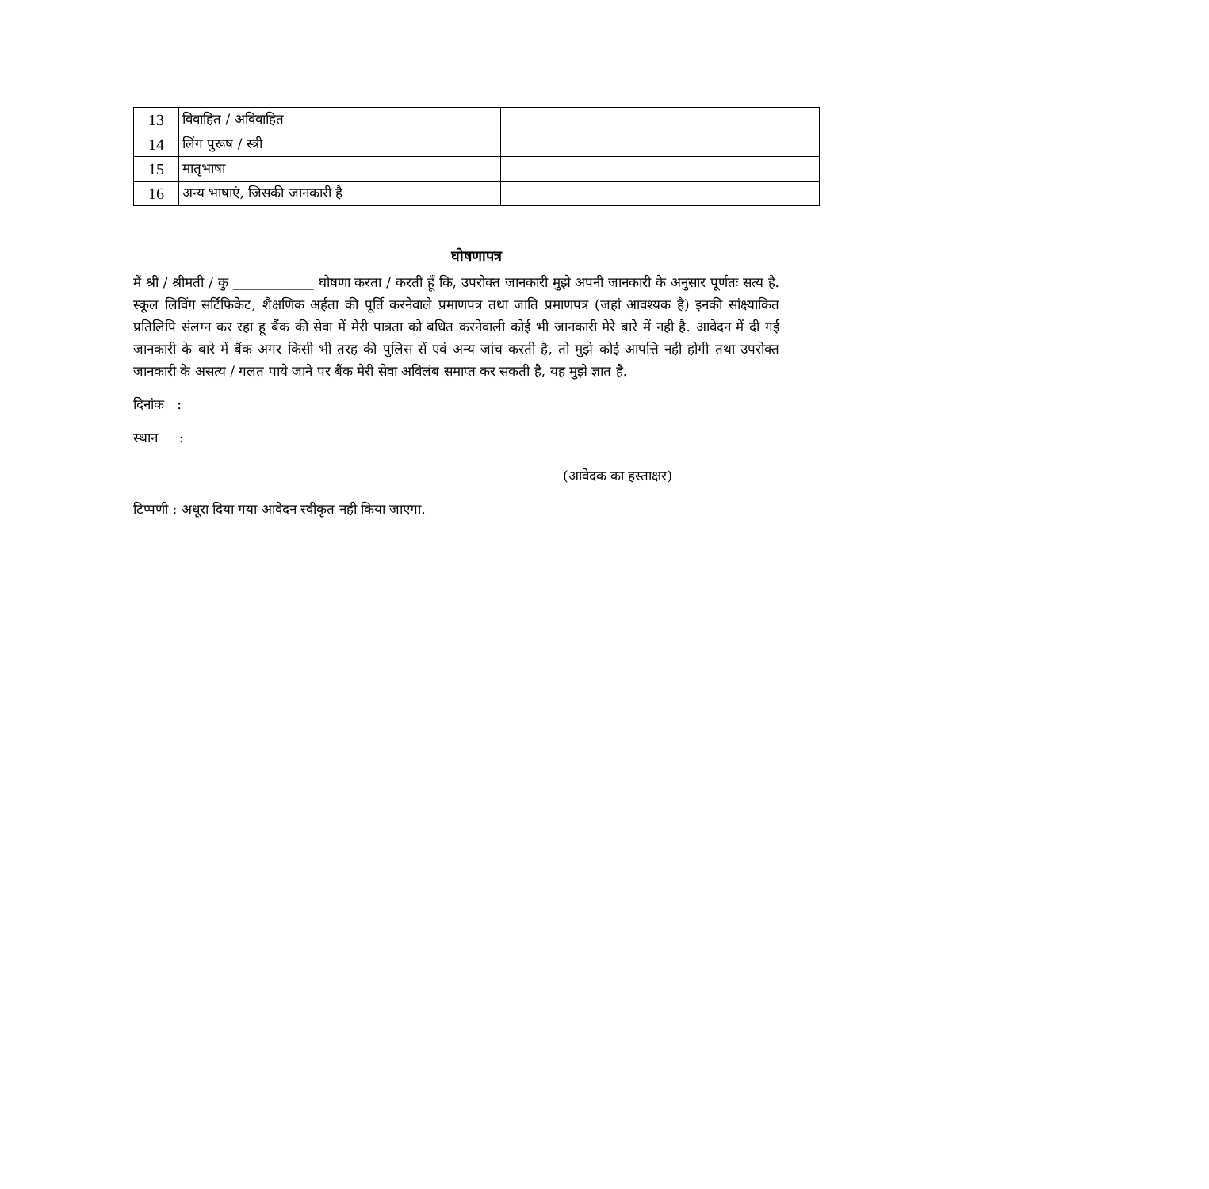| 13 | विवाहित / अविवाहित | |
| 14 | लिंग पुरूष / स्त्री | |
| 15 | मातृभाषा | |
| 16 | अन्य भाषाएं, जिसकी जानकारी है | |
घोषणापत्र
मैं श्री / श्रीमती / कु ____________ घोषणा करता / करती हूँ कि, उपरोक्त जानकारी मुझे अपनी जानकारी के अनुसार पूर्णतः सत्य है. स्कूल लिविंग सर्टिफिकेट, शैक्षणिक अर्हता की पूर्ति करनेवाले प्रमाणपत्र तथा जाति प्रमाणपत्र (जहां आवश्यक है) इनकी सांक्ष्याकित प्रतिलिपि संलग्न कर रहा हू बैंक की सेवा में मेरी पात्रता को बधित करनेवाली कोई भी जानकारी मेरे बारे में नही है. आवेदन में दी गई जानकारी के बारे में बैंक अगर किसी भी तरह की पुलिस सें एवं अन्य जांच करती है, तो मुझे कोई आपत्ति नही होगी तथा उपरोक्त जानकारी के असत्य / गलत पाये जाने पर बैंक मेरी सेवा अविलंब समाप्त कर सकती है, यह मुझे ज्ञात है.
दिनांक :
स्थान :
(आवेदक का हस्ताक्षर)
टिप्पणी : अधूरा दिया गया आवेदन स्वीकृत नही किया जाएगा.